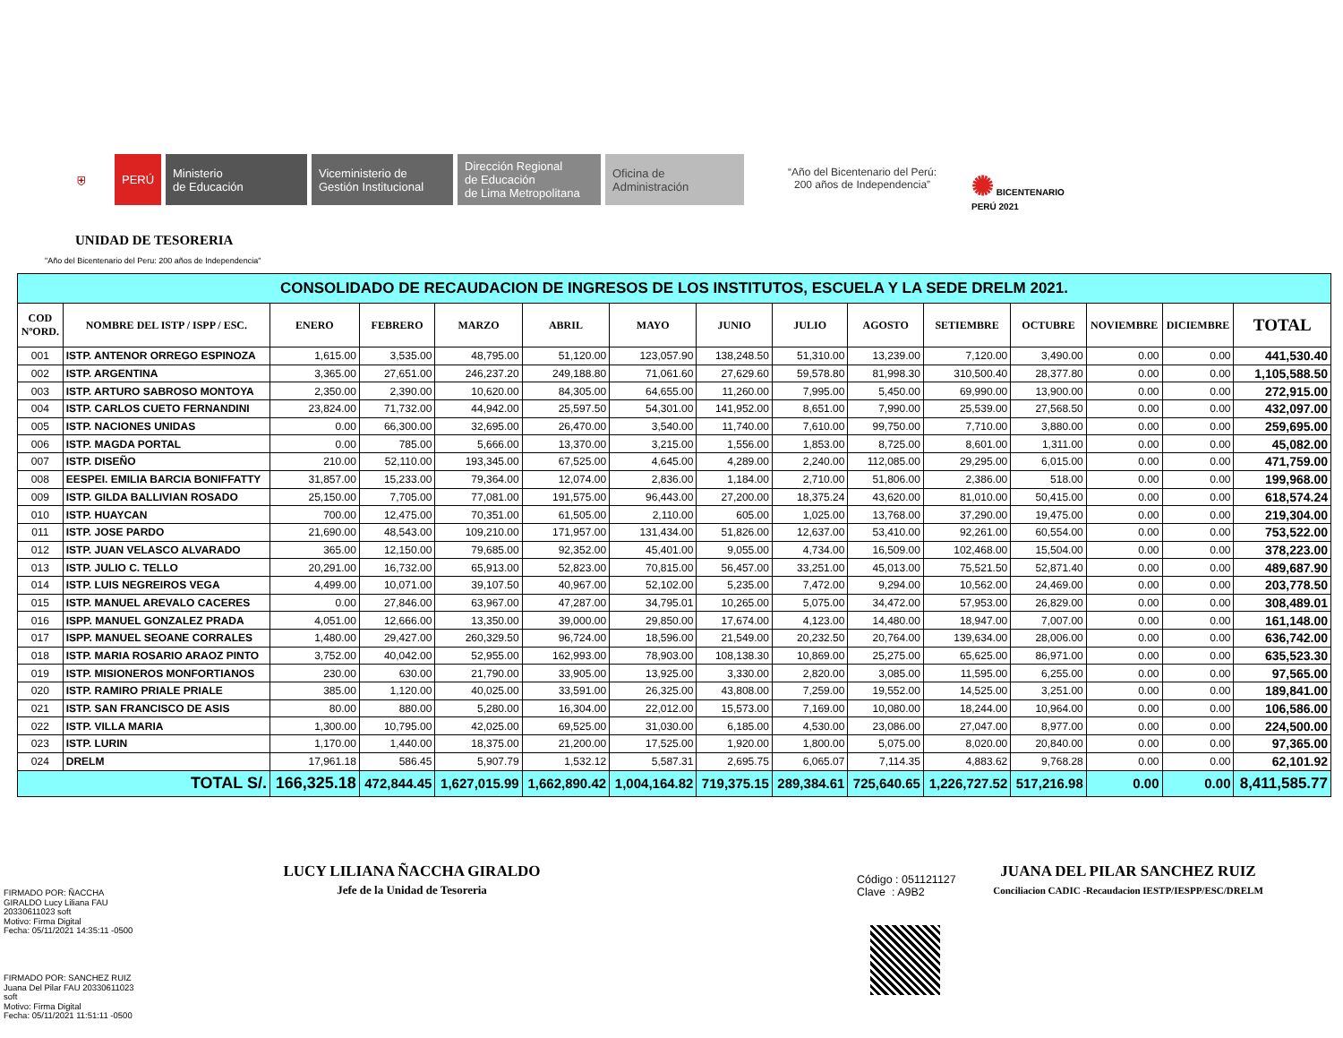⛨ PERÚ
Ministerio
de Educación
Viceministerio de
Gestión Institucional
Dirección Regional
de Educación
de Lima Metropolitana
Oficina de
Administración
“Año del Bicentenario del Perú:
200 años de Independencia”
✺ BICENTENARIO
PERÚ 2021
UNIDAD DE TESORERIA
"Año del Bicentenario del Peru: 200 años de Independencia"
| CONSOLIDADO DE RECAUDACION DE INGRESOS DE LOS INSTITUTOS, ESCUELA Y LA SEDE DRELM 2021. | | | | | | | | | | | | | | |
| COD NºORD. | NOMBRE DEL ISTP / ISPP / ESC. | ENERO | FEBRERO | MARZO | ABRIL | MAYO | JUNIO | JULIO | AGOSTO | SETIEMBRE | OCTUBRE | NOVIEMBRE | DICIEMBRE | TOTAL |
| 001 | ISTP. ANTENOR ORREGO ESPINOZA | 1,615.00 | 3,535.00 | 48,795.00 | 51,120.00 | 123,057.90 | 138,248.50 | 51,310.00 | 13,239.00 | 7,120.00 | 3,490.00 | 0.00 | 0.00 | 441,530.40 |
| 002 | ISTP. ARGENTINA | 3,365.00 | 27,651.00 | 246,237.20 | 249,188.80 | 71,061.60 | 27,629.60 | 59,578.80 | 81,998.30 | 310,500.40 | 28,377.80 | 0.00 | 0.00 | 1,105,588.50 |
| 003 | ISTP. ARTURO SABROSO MONTOYA | 2,350.00 | 2,390.00 | 10,620.00 | 84,305.00 | 64,655.00 | 11,260.00 | 7,995.00 | 5,450.00 | 69,990.00 | 13,900.00 | 0.00 | 0.00 | 272,915.00 |
| 004 | ISTP. CARLOS CUETO FERNANDINI | 23,824.00 | 71,732.00 | 44,942.00 | 25,597.50 | 54,301.00 | 141,952.00 | 8,651.00 | 7,990.00 | 25,539.00 | 27,568.50 | 0.00 | 0.00 | 432,097.00 |
| 005 | ISTP. NACIONES UNIDAS | 0.00 | 66,300.00 | 32,695.00 | 26,470.00 | 3,540.00 | 11,740.00 | 7,610.00 | 99,750.00 | 7,710.00 | 3,880.00 | 0.00 | 0.00 | 259,695.00 |
| 006 | ISTP. MAGDA PORTAL | 0.00 | 785.00 | 5,666.00 | 13,370.00 | 3,215.00 | 1,556.00 | 1,853.00 | 8,725.00 | 8,601.00 | 1,311.00 | 0.00 | 0.00 | 45,082.00 |
| 007 | ISTP. DISEÑO | 210.00 | 52,110.00 | 193,345.00 | 67,525.00 | 4,645.00 | 4,289.00 | 2,240.00 | 112,085.00 | 29,295.00 | 6,015.00 | 0.00 | 0.00 | 471,759.00 |
| 008 | EESPEI. EMILIA BARCIA BONIFFATTY | 31,857.00 | 15,233.00 | 79,364.00 | 12,074.00 | 2,836.00 | 1,184.00 | 2,710.00 | 51,806.00 | 2,386.00 | 518.00 | 0.00 | 0.00 | 199,968.00 |
| 009 | ISTP. GILDA BALLIVIAN ROSADO | 25,150.00 | 7,705.00 | 77,081.00 | 191,575.00 | 96,443.00 | 27,200.00 | 18,375.24 | 43,620.00 | 81,010.00 | 50,415.00 | 0.00 | 0.00 | 618,574.24 |
| 010 | ISTP. HUAYCAN | 700.00 | 12,475.00 | 70,351.00 | 61,505.00 | 2,110.00 | 605.00 | 1,025.00 | 13,768.00 | 37,290.00 | 19,475.00 | 0.00 | 0.00 | 219,304.00 |
| 011 | ISTP. JOSE PARDO | 21,690.00 | 48,543.00 | 109,210.00 | 171,957.00 | 131,434.00 | 51,826.00 | 12,637.00 | 53,410.00 | 92,261.00 | 60,554.00 | 0.00 | 0.00 | 753,522.00 |
| 012 | ISTP. JUAN VELASCO ALVARADO | 365.00 | 12,150.00 | 79,685.00 | 92,352.00 | 45,401.00 | 9,055.00 | 4,734.00 | 16,509.00 | 102,468.00 | 15,504.00 | 0.00 | 0.00 | 378,223.00 |
| 013 | ISTP. JULIO C. TELLO | 20,291.00 | 16,732.00 | 65,913.00 | 52,823.00 | 70,815.00 | 56,457.00 | 33,251.00 | 45,013.00 | 75,521.50 | 52,871.40 | 0.00 | 0.00 | 489,687.90 |
| 014 | ISTP. LUIS NEGREIROS VEGA | 4,499.00 | 10,071.00 | 39,107.50 | 40,967.00 | 52,102.00 | 5,235.00 | 7,472.00 | 9,294.00 | 10,562.00 | 24,469.00 | 0.00 | 0.00 | 203,778.50 |
| 015 | ISTP. MANUEL AREVALO CACERES | 0.00 | 27,846.00 | 63,967.00 | 47,287.00 | 34,795.01 | 10,265.00 | 5,075.00 | 34,472.00 | 57,953.00 | 26,829.00 | 0.00 | 0.00 | 308,489.01 |
| 016 | ISPP. MANUEL GONZALEZ PRADA | 4,051.00 | 12,666.00 | 13,350.00 | 39,000.00 | 29,850.00 | 17,674.00 | 4,123.00 | 14,480.00 | 18,947.00 | 7,007.00 | 0.00 | 0.00 | 161,148.00 |
| 017 | ISPP. MANUEL SEOANE CORRALES | 1,480.00 | 29,427.00 | 260,329.50 | 96,724.00 | 18,596.00 | 21,549.00 | 20,232.50 | 20,764.00 | 139,634.00 | 28,006.00 | 0.00 | 0.00 | 636,742.00 |
| 018 | ISTP. MARIA ROSARIO ARAOZ PINTO | 3,752.00 | 40,042.00 | 52,955.00 | 162,993.00 | 78,903.00 | 108,138.30 | 10,869.00 | 25,275.00 | 65,625.00 | 86,971.00 | 0.00 | 0.00 | 635,523.30 |
| 019 | ISTP. MISIONEROS MONFORTIANOS | 230.00 | 630.00 | 21,790.00 | 33,905.00 | 13,925.00 | 3,330.00 | 2,820.00 | 3,085.00 | 11,595.00 | 6,255.00 | 0.00 | 0.00 | 97,565.00 |
| 020 | ISTP. RAMIRO PRIALE PRIALE | 385.00 | 1,120.00 | 40,025.00 | 33,591.00 | 26,325.00 | 43,808.00 | 7,259.00 | 19,552.00 | 14,525.00 | 3,251.00 | 0.00 | 0.00 | 189,841.00 |
| 021 | ISTP. SAN FRANCISCO DE ASIS | 80.00 | 880.00 | 5,280.00 | 16,304.00 | 22,012.00 | 15,573.00 | 7,169.00 | 10,080.00 | 18,244.00 | 10,964.00 | 0.00 | 0.00 | 106,586.00 |
| 022 | ISTP. VILLA MARIA | 1,300.00 | 10,795.00 | 42,025.00 | 69,525.00 | 31,030.00 | 6,185.00 | 4,530.00 | 23,086.00 | 27,047.00 | 8,977.00 | 0.00 | 0.00 | 224,500.00 |
| 023 | ISTP. LURIN | 1,170.00 | 1,440.00 | 18,375.00 | 21,200.00 | 17,525.00 | 1,920.00 | 1,800.00 | 5,075.00 | 8,020.00 | 20,840.00 | 0.00 | 0.00 | 97,365.00 |
| 024 | DRELM | 17,961.18 | 586.45 | 5,907.79 | 1,532.12 | 5,587.31 | 2,695.75 | 6,065.07 | 7,114.35 | 4,883.62 | 9,768.28 | 0.00 | 0.00 | 62,101.92 |
| TOTAL S/. | | 166,325.18 | 472,844.45 | 1,627,015.99 | 1,662,890.42 | 1,004,164.82 | 719,375.15 | 289,384.61 | 725,640.65 | 1,226,727.52 | 517,216.98 | 0.00 | 0.00 | 8,411,585.77 |
LUCY LILIANA ÑACCHA GIRALDO
Jefe de la Unidad de Tesoreria
FIRMADO POR: ÑACCHA
GIRALDO Lucy Liliana FAU
20330611023 soft
Motivo: Firma Digital
Fecha: 05/11/2021 14:35:11 -0500
Código : 051121127
Clave : A9B2
JUANA DEL PILAR SANCHEZ RUIZ
Conciliacion CADIC -Recaudacion IESTP/IESPP/ESC/DRELM
FIRMADO POR: SANCHEZ RUIZ
Juana Del Pilar FAU 20330611023
soft
Motivo: Firma Digital
Fecha: 05/11/2021 11:51:11 -0500